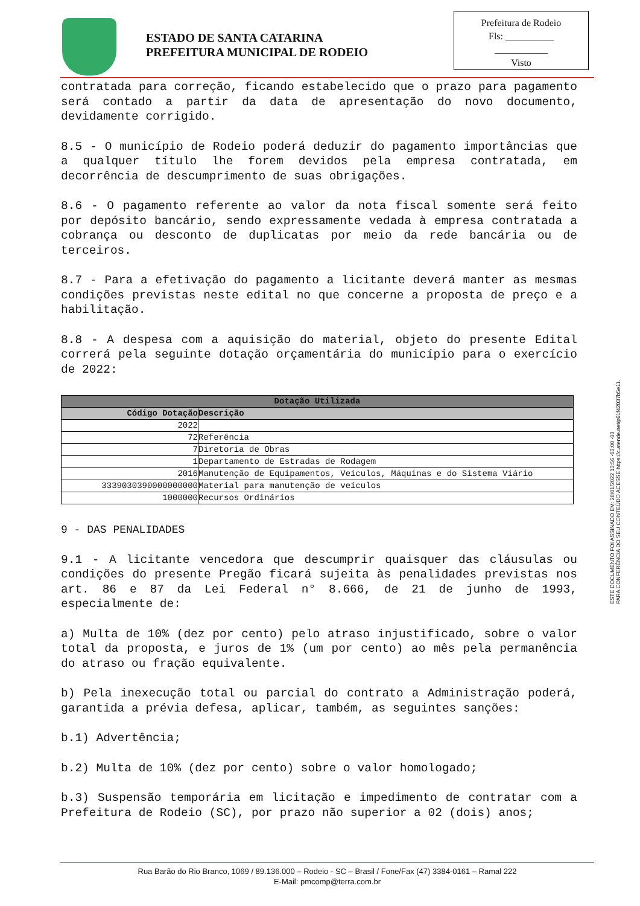ESTADO DE SANTA CATARINA
PREFEITURA MUNICIPAL DE RODEIO
Prefeitura de Rodeio
Fls: __________
___________
Visto
contratada para correção, ficando estabelecido que o prazo para pagamento será contado a partir da data de apresentação do novo documento, devidamente corrigido.
8.5 - O município de Rodeio poderá deduzir do pagamento importâncias que a qualquer título lhe forem devidos pela empresa contratada, em decorrência de descumprimento de suas obrigações.
8.6 - O pagamento referente ao valor da nota fiscal somente será feito por depósito bancário, sendo expressamente vedada à empresa contratada a cobrança ou desconto de duplicatas por meio da rede bancária ou de terceiros.
8.7 - Para a efetivação do pagamento a licitante deverá manter as mesmas condições previstas neste edital no que concerne a proposta de preço e a habilitação.
8.8 - A despesa com a aquisição do material, objeto do presente Edital correrá pela seguinte dotação orçamentária do município para o exercício de 2022:
| Dotação Utilizada | |
| --- | --- |
| Código Dotação | Descrição |
| 2022 | |
| 72 | Referência |
| 7 | Diretoria de Obras |
| 1 | Departamento de Estradas de Rodagem |
| 2016 | Manutenção de Equipamentos, Veículos, Máquinas e do Sistema Viário |
| 3339030390000000000 | Material para manutenção de veículos |
| 1000000 | Recursos Ordinários |
9 - DAS PENALIDADES
9.1 - A licitante vencedora que descumprir quaisquer das cláusulas ou condições do presente Pregão ficará sujeita às penalidades previstas nos art. 86 e 87 da Lei Federal n° 8.666, de 21 de junho de 1993, especialmente de:
a) Multa de 10% (dez por cento) pelo atraso injustificado, sobre o valor total da proposta, e juros de 1% (um por cento) ao mês pela permanência do atraso ou fração equivalente.
b) Pela inexecução total ou parcial do contrato a Administração poderá, garantida a prévia defesa, aplicar, também, as seguintes sanções:
b.1) Advertência;
b.2) Multa de 10% (dez por cento) sobre o valor homologado;
b.3) Suspensão temporária em licitação e impedimento de contratar com a Prefeitura de Rodeio (SC), por prazo não superior a 02 (dois) anos;
ESTE DOCUMENTO FOI ASSINADO EM: 28/01/2022 13:56 -03:00 -03
PARA CONFERÊNCIA DO SEU CONTEÚDO ACESSE https://c.atende.net/p61f42037b5e11.
Rua Barão do Rio Branco, 1069 / 89.136.000 – Rodeio - SC – Brasil / Fone/Fax (47) 3384-0161 – Ramal 222
E-Mail: pmcomp@terra.com.br